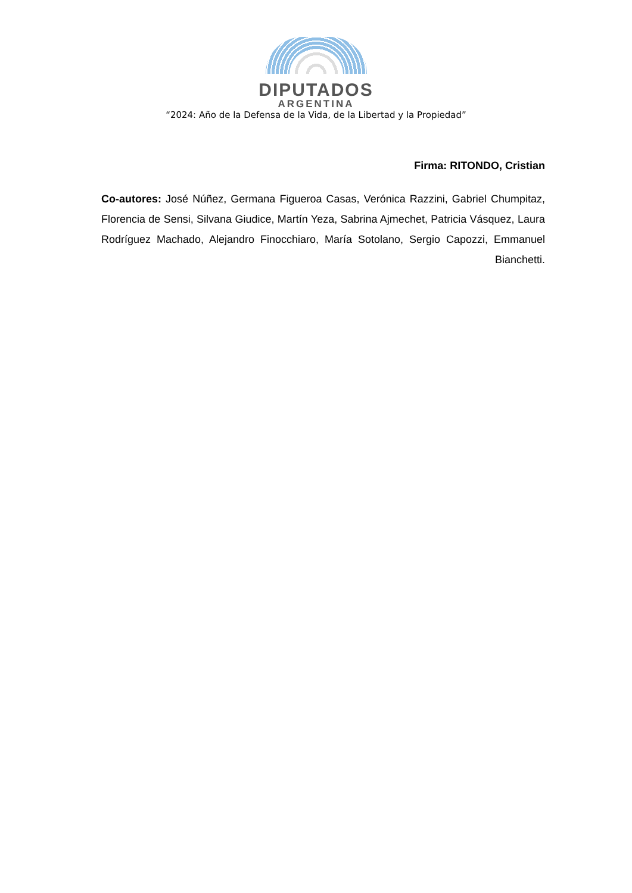DIPUTADOS
ARGENTINA
“2024: Año de la Defensa de la Vida, de la Libertad y la Propiedad”
Firma: RITONDO, Cristian
Co-autores: José Núñez, Germana Figueroa Casas, Verónica Razzini, Gabriel Chumpitaz, Florencia de Sensi, Silvana Giudice, Martín Yeza, Sabrina Ajmechet, Patricia Vásquez, Laura Rodríguez Machado, Alejandro Finocchiaro, María Sotolano, Sergio Capozzi, Emmanuel Bianchetti.